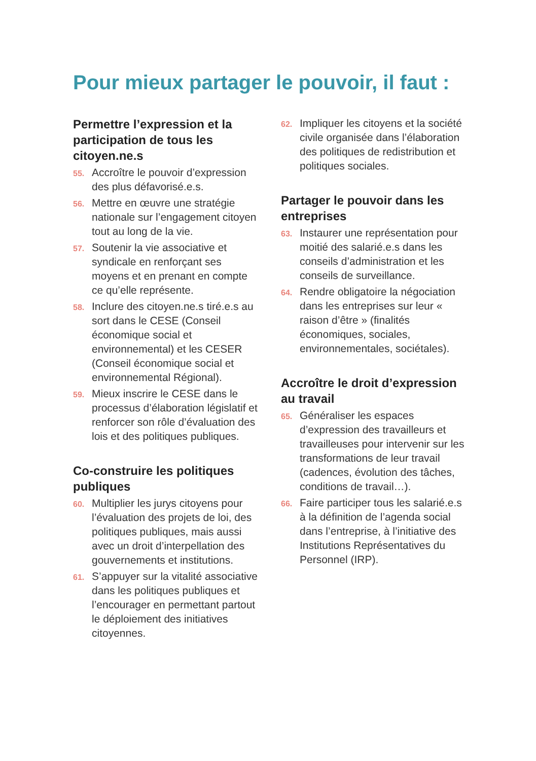Pour mieux partager le pouvoir, il faut :
Permettre l’expression et la participation de tous les citoyen.ne.s
55. Accroître le pouvoir d’expression des plus défavorisé.e.s.
56. Mettre en œuvre une stratégie nationale sur l’engagement citoyen tout au long de la vie.
57. Soutenir la vie associative et syndicale en renforçant ses moyens et en prenant en compte ce qu’elle représente.
58. Inclure des citoyen.ne.s tiré.e.s au sort dans le CESE (Conseil économique social et environnemental) et les CESER (Conseil économique social et environnemental Régional).
59. Mieux inscrire le CESE dans le processus d’élaboration législatif et renforcer son rôle d’évaluation des lois et des politiques publiques.
Co-construire les politiques publiques
60. Multiplier les jurys citoyens pour l’évaluation des projets de loi, des politiques publiques, mais aussi avec un droit d’interpellation des gouvernements et institutions.
61. S’appuyer sur la vitalité associative dans les politiques publiques et l’encourager en permettant partout le déploiement des initiatives citoyennes.
62. Impliquer les citoyens et la société civile organisée dans l’élaboration des politiques de redistribution et politiques sociales.
Partager le pouvoir dans les entreprises
63. Instaurer une représentation pour moitié des salarié.e.s dans les conseils d’administration et les conseils de surveillance.
64. Rendre obligatoire la négociation dans les entreprises sur leur « raison d’être » (finalités économiques, sociales, environnementales, sociétales).
Accroître le droit d’expression au travail
65. Généraliser les espaces d’expression des travailleurs et travailleuses pour intervenir sur les transformations de leur travail (cadences, évolution des tâches, conditions de travail…).
66. Faire participer tous les salarié.e.s à la définition de l’agenda social dans l’entreprise, à l’initiative des Institutions Représentatives du Personnel (IRP).